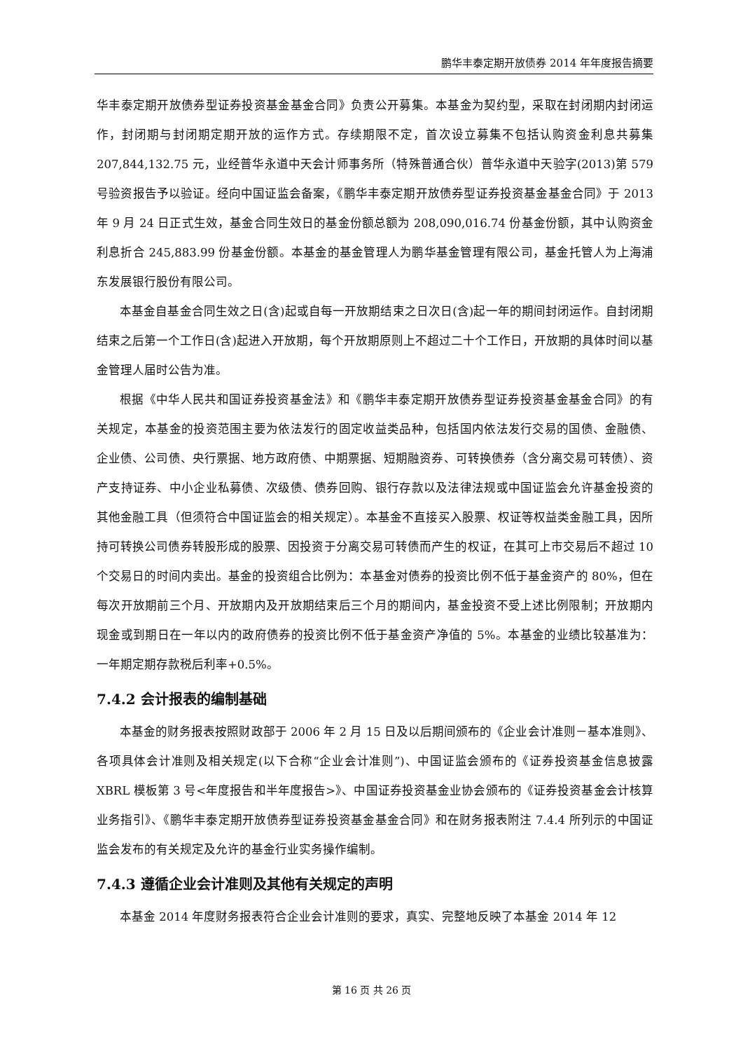鹏华丰泰定期开放债券 2014 年年度报告摘要
华丰泰定期开放债券型证券投资基金基金合同》负责公开募集。本基金为契约型，采取在封闭期内封闭运作，封闭期与封闭期定期开放的运作方式。存续期限不定，首次设立募集不包括认购资金利息共募集 207,844,132.75 元，业经普华永道中天会计师事务所（特殊普通合伙）普华永道中天验字(2013)第 579 号验资报告予以验证。经向中国证监会备案，《鹏华丰泰定期开放债券型证券投资基金基金合同》于 2013 年 9 月 24 日正式生效，基金合同生效日的基金份额总额为 208,090,016.74 份基金份额，其中认购资金利息折合 245,883.99 份基金份额。本基金的基金管理人为鹏华基金管理有限公司，基金托管人为上海浦东发展银行股份有限公司。
本基金自基金合同生效之日(含)起或自每一开放期结束之日次日(含)起一年的期间封闭运作。自封闭期结束之后第一个工作日(含)起进入开放期，每个开放期原则上不超过二十个工作日，开放期的具体时间以基金管理人届时公告为准。
根据《中华人民共和国证券投资基金法》和《鹏华丰泰定期开放债券型证券投资基金基金合同》的有关规定，本基金的投资范围主要为依法发行的固定收益类品种，包括国内依法发行交易的国债、金融债、企业债、公司债、央行票据、地方政府债、中期票据、短期融资券、可转换债券（含分离交易可转债）、资产支持证券、中小企业私募债、次级债、债券回购、银行存款以及法律法规或中国证监会允许基金投资的其他金融工具（但须符合中国证监会的相关规定）。本基金不直接买入股票、权证等权益类金融工具，因所持可转换公司债券转股形成的股票、因投资于分离交易可转债而产生的权证，在其可上市交易后不超过 10 个交易日的时间内卖出。基金的投资组合比例为：本基金对债券的投资比例不低于基金资产的 80%，但在每次开放期前三个月、开放期内及开放期结束后三个月的期间内，基金投资不受上述比例限制；开放期内现金或到期日在一年以内的政府债券的投资比例不低于基金资产净值的 5%。本基金的业绩比较基准为：一年期定期存款税后利率+0.5%。
7.4.2 会计报表的编制基础
本基金的财务报表按照财政部于 2006 年 2 月 15 日及以后期间颁布的《企业会计准则－基本准则》、各项具体会计准则及相关规定(以下合称“企业会计准则”)、中国证监会颁布的《证券投资基金信息披露 XBRL 模板第 3 号<年度报告和半年度报告>》、中国证券投资基金业协会颁布的《证券投资基金会计核算业务指引》、《鹏华丰泰定期开放债券型证券投资基金基金合同》和在财务报表附注 7.4.4 所列示的中国证监会发布的有关规定及允许的基金行业实务操作编制。
7.4.3 遵循企业会计准则及其他有关规定的声明
本基金 2014 年度财务报表符合企业会计准则的要求，真实、完整地反映了本基金 2014 年 12
第 16 页 共 26 页